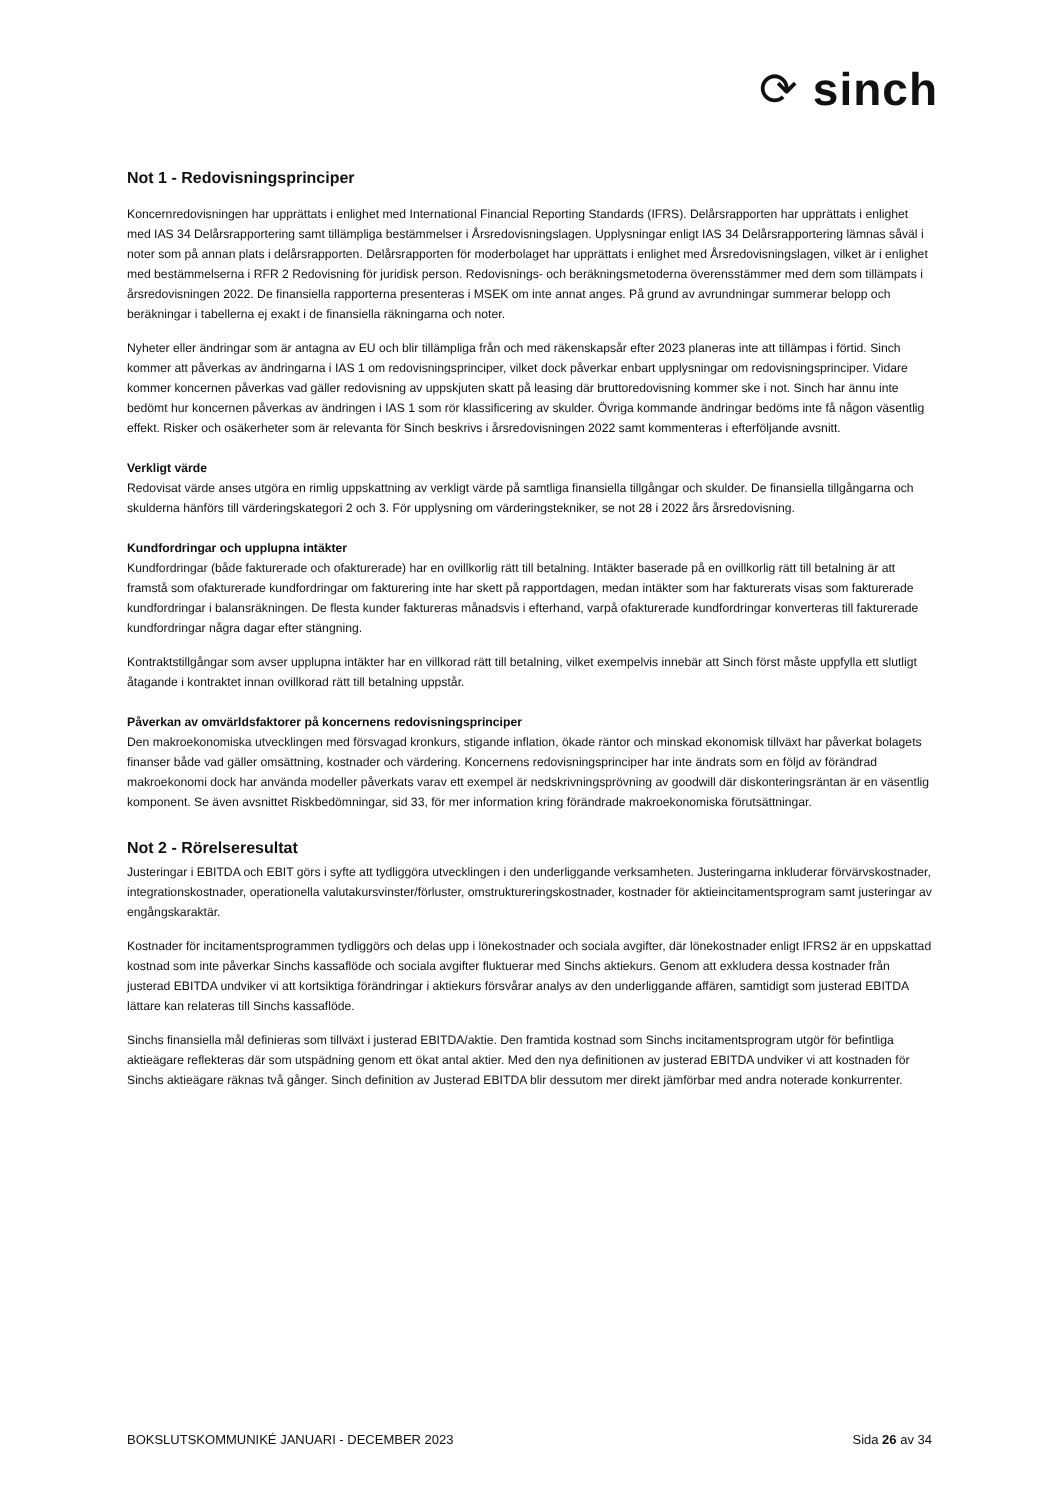⟳ sinch
Not 1 - Redovisningsprinciper
Koncernredovisningen har upprättats i enlighet med International Financial Reporting Standards (IFRS). Delårsrapporten har upprättats i enlighet med IAS 34 Delårsrapportering samt tillämpliga bestämmelser i Årsredovisningslagen. Upplysningar enligt IAS 34 Delårsrapportering lämnas såväl i noter som på annan plats i delårsrapporten. Delårsrapporten för moderbolaget har upprättats i enlighet med Årsredovisningslagen, vilket är i enlighet med bestämmelserna i RFR 2 Redovisning för juridisk person. Redovisnings- och beräkningsmetoderna överensstämmer med dem som tillämpats i årsredovisningen 2022. De finansiella rapporterna presenteras i MSEK om inte annat anges. På grund av avrundningar summerar belopp och beräkningar i tabellerna ej exakt i de finansiella räkningarna och noter.
Nyheter eller ändringar som är antagna av EU och blir tillämpliga från och med räkenskapsår efter 2023 planeras inte att tillämpas i förtid. Sinch kommer att påverkas av ändringarna i IAS 1 om redovisningsprinciper, vilket dock påverkar enbart upplysningar om redovisningsprinciper. Vidare kommer koncernen påverkas vad gäller redovisning av uppskjuten skatt på leasing där bruttoredovisning kommer ske i not. Sinch har ännu inte bedömt hur koncernen påverkas av ändringen i IAS 1 som rör klassificering av skulder. Övriga kommande ändringar bedöms inte få någon väsentlig effekt. Risker och osäkerheter som är relevanta för Sinch beskrivs i årsredovisningen 2022 samt kommenteras i efterföljande avsnitt.
Verkligt värde
Redovisat värde anses utgöra en rimlig uppskattning av verkligt värde på samtliga finansiella tillgångar och skulder. De finansiella tillgångarna och skulderna hänförs till värderingskategori 2 och 3. För upplysning om värderingstekniker, se not 28 i 2022 års årsredovisning.
Kundfordringar och upplupna intäkter
Kundfordringar (både fakturerade och ofakturerade) har en ovillkorlig rätt till betalning. Intäkter baserade på en ovillkorlig rätt till betalning är att framstå som ofakturerade kundfordringar om fakturering inte har skett på rapportdagen, medan intäkter som har fakturerats visas som fakturerade kundfordringar i balansräkningen. De flesta kunder faktureras månadsvis i efterhand, varpå ofakturerade kundfordringar konverteras till fakturerade kundfordringar några dagar efter stängning.
Kontraktstillgångar som avser upplupna intäkter har en villkorad rätt till betalning, vilket exempelvis innebär att Sinch först måste uppfylla ett slutligt åtagande i kontraktet innan ovillkorad rätt till betalning uppstår.
Påverkan av omvärldsfaktorer på koncernens redovisningsprinciper
Den makroekonomiska utvecklingen med försvagad kronkurs, stigande inflation, ökade räntor och minskad ekonomisk tillväxt har påverkat bolagets finanser både vad gäller omsättning, kostnader och värdering. Koncernens redovisningsprinciper har inte ändrats som en följd av förändrad makroekonomi dock har använda modeller påverkats varav ett exempel är nedskrivningsprövning av goodwill där diskonteringsräntan är en väsentlig komponent. Se även avsnittet Riskbedömningar, sid 33, för mer information kring förändrade makroekonomiska förutsättningar.
Not 2 - Rörelseresultat
Justeringar i EBITDA och EBIT görs i syfte att tydliggöra utvecklingen i den underliggande verksamheten. Justeringarna inkluderar förvärvskostnader, integrationskostnader, operationella valutakursvinster/förluster, omstruktureringskostnader, kostnader för aktieincitamentsprogram samt justeringar av engångskaraktär.
Kostnader för incitamentsprogrammen tydliggörs och delas upp i lönekostnader och sociala avgifter, där lönekostnader enligt IFRS2 är en uppskattad kostnad som inte påverkar Sinchs kassaflöde och sociala avgifter fluktuerar med Sinchs aktiekurs. Genom att exkludera dessa kostnader från justerad EBITDA undviker vi att kortsiktiga förändringar i aktiekurs försvårar analys av den underliggande affären, samtidigt som justerad EBITDA lättare kan relateras till Sinchs kassaflöde.
Sinchs finansiella mål definieras som tillväxt i justerad EBITDA/aktie. Den framtida kostnad som Sinchs incitamentsprogram utgör för befintliga aktieägare reflekteras där som utspädning genom ett ökat antal aktier. Med den nya definitionen av justerad EBITDA undviker vi att kostnaden för Sinchs aktieägare räknas två gånger. Sinch definition av Justerad EBITDA blir dessutom mer direkt jämförbar med andra noterade konkurrenter.
BOKSLUTSKOMMUNIKÉ JANUARI - DECEMBER 2023 Sida 26 av 34